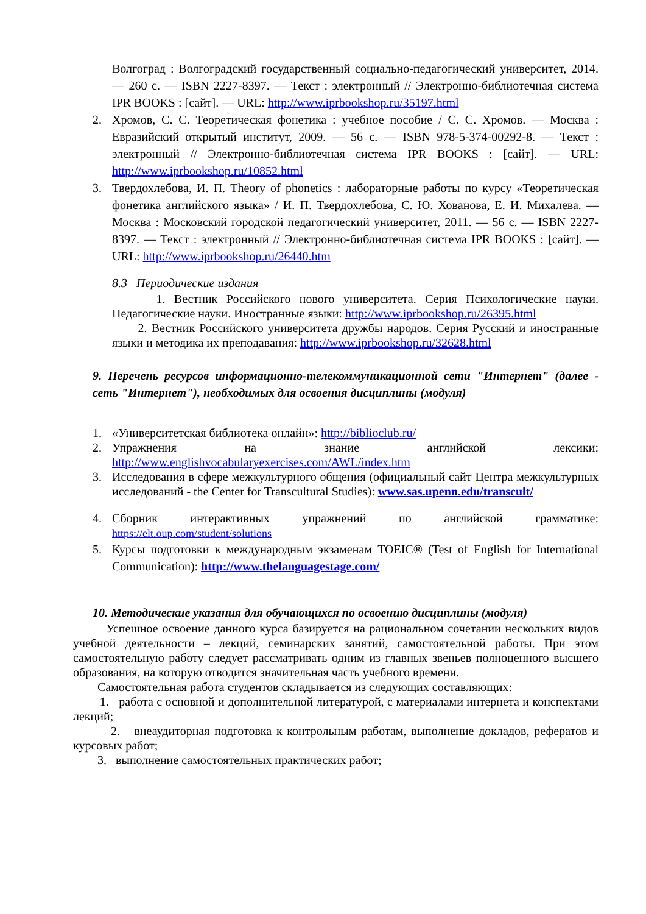Волгоград : Волгоградский государственный социально-педагогический университет, 2014. — 260 с. — ISBN 2227-8397. — Текст : электронный // Электронно-библиотечная система IPR BOOKS : [сайт]. — URL: http://www.iprbookshop.ru/35197.html
2. Хромов, С. С. Теоретическая фонетика : учебное пособие / С. С. Хромов. — Москва : Евразийский открытый институт, 2009. — 56 c. — ISBN 978-5-374-00292-8. — Текст : электронный // Электронно-библиотечная система IPR BOOKS : [сайт]. — URL: http://www.iprbookshop.ru/10852.html
3. Твердохлебова, И. П. Theory of phonetics : лабораторные работы по курсу «Теоретическая фонетика английского языка» / И. П. Твердохлебова, С. Ю. Хованова, Е. И. Михалева. — Москва : Московский городской педагогический университет, 2011. — 56 c. — ISBN 2227-8397. — Текст : электронный // Электронно-библиотечная система IPR BOOKS : [сайт]. — URL: http://www.iprbookshop.ru/26440.htm
8.3 Периодические издания
1. Вестник Российского нового университета. Серия Психологические науки. Педагогические науки. Иностранные языки: http://www.iprbookshop.ru/26395.html
2. Вестник Российского университета дружбы народов. Серия Русский и иностранные языки и методика их преподавания: http://www.iprbookshop.ru/32628.html
9. Перечень ресурсов информационно-телекоммуникационной сети "Интернет" (далее - сеть "Интернет"), необходимых для освоения дисциплины (модуля)
1. «Университетская библиотека онлайн»: http://biblioclub.ru/
2. Упражнения на знание английской лексики: http://www.englishvocabularyexercises.com/AWL/index.htm
3. Исследования в сфере межкультурного общения (официальный сайт Центра межкультурных исследований - the Center for Transcultural Studies): www.sas.upenn.edu/transcult/
4. Сборник интерактивных упражнений по английской грамматике: https://elt.oup.com/student/solutions
5. Курсы подготовки к международным экзаменам TOEIC® (Test of English for International Communication): http://www.thelanguagestage.com/
10. Методические указания для обучающихся по освоению дисциплины (модуля)
Успешное освоение данного курса базируется на рациональном сочетании нескольких видов учебной деятельности – лекций, семинарских занятий, самостоятельной работы. При этом самостоятельную работу следует рассматривать одним из главных звеньев полноценного высшего образования, на которую отводится значительная часть учебного времени.
Самостоятельная работа студентов складывается из следующих составляющих:
1. работа с основной и дополнительной литературой, с материалами интернета и конспектами лекций;
2. внеаудиторная подготовка к контрольным работам, выполнение докладов, рефератов и курсовых работ;
3. выполнение самостоятельных практических работ;